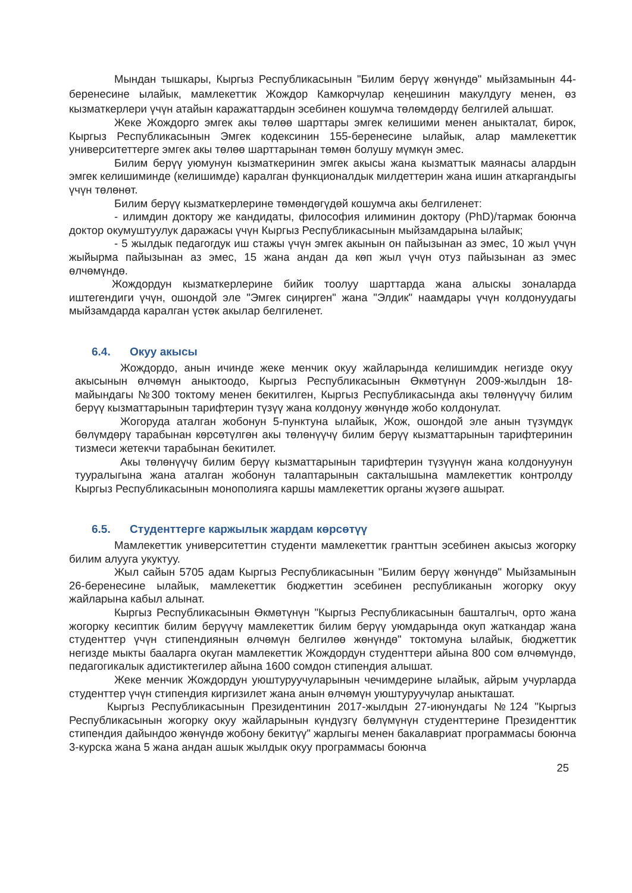Мындан тышкары, Кыргыз Республикасынын "Билим берүү жөнүндө" мыйзамынын 44-беренесине ылайык, мамлекеттик Жождор Камкорчулар кеңешинин макулдугу менен, өз кызматкерлери үчүн атайын каражаттардын эсебинен кошумча төлөмдөрдү белгилей алышат.
Жеке Жождорго эмгек акы төлөө шарттары эмгек келишими менен аныкталат, бирок, Кыргыз Республикасынын Эмгек кодексинин 155-беренесине ылайык, алар мамлекеттик университеттерге эмгек акы төлөө шарттарынан төмөн болушу мүмкүн эмес.
Билим берүү уюмунун кызматкеринин эмгек акысы жана кызматтык маянасы алардын эмгек келишиминде (келишимде) каралган функционалдык милдеттерин жана ишин аткаргандыгы үчүн төлөнөт.
Билим берүү кызматкерлерине төмөндөгүдөй кошумча акы белгиленет:
- илимдин доктору же кандидаты, философия илиминин доктору (PhD)/тармак боюнча доктор окумуштуулук даражасы үчүн Кыргыз Республикасынын мыйзамдарына ылайык;
- 5 жылдык педагогдук иш стажы үчүн эмгек акынын он пайызынан аз эмес, 10 жыл үчүн жыйырма пайызынан аз эмес, 15 жана андан да көп жыл үчүн отуз пайызынан аз эмес өлчөмүндө.
Жождордун кызматкерлерине бийик тоолуу шарттарда жана алыскы зоналарда иштегендиги үчүн, ошондой эле "Эмгек сиңирген" жана "Элдик" наамдары үчүн колдонуудагы мыйзамдарда каралган үстөк акылар белгиленет.
6.4. Окуу акысы
Жождордо, анын ичинде жеке менчик окуу жайларында келишимдик негизде окуу акысынын өлчөмүн аныктоодо, Кыргыз Республикасынын Өкмөтүнүн 2009-жылдын 18-майындагы №300 токтому менен бекитилген, Кыргыз Республикасында акы төлөнүүчү билим берүү кызматтарынын тарифтерин түзүү жана колдонуу жөнүндө жобо колдонулат.
Жогоруда аталган жобонун 5-пунктуна ылайык, Жож, ошондой эле анын түзүмдүк бөлүмдөрү тарабынан көрсөтүлгөн акы төлөнүүчү билим берүү кызматтарынын тарифтеринин тизмеси жетекчи тарабынан бекитилет.
Акы төлөнүүчү билим берүү кызматтарынын тарифтерин түзүүнүн жана колдонуунун тууралыгына жана аталган жобонун талаптарынын сакталышына мамлекеттик контролду Кыргыз Республикасынын монополияга каршы мамлекеттик органы жүзөгө ашырат.
6.5. Студенттерге каржылык жардам көрсөтүү
Мамлекеттик университеттин студенти мамлекеттик гранттын эсебинен акысыз жогорку билим алууга укуктуу.
Жыл сайын 5705 адам Кыргыз Республикасынын "Билим берүү жөнүндө" Мыйзамынын 26-беренесине ылайык, мамлекеттик бюджеттин эсебинен республиканын жогорку окуу жайларына кабыл алынат.
Кыргыз Республикасынын Өкмөтүнүн "Кыргыз Республикасынын башталгыч, орто жана жогорку кесиптик билим берүүчү мамлекеттик билим берүү уюмдарында окуп жаткандар жана студенттер үчүн стипендиянын өлчөмүн белгилөө жөнүндө" токтомуна ылайык, бюджеттик негизде мыкты бааларга окуган мамлекеттик Жождордун студенттери айына 800 сом өлчөмүндө, педагогикалык адистиктегилер айына 1600 сомдон стипендия алышат.
Жеке менчик Жождордун уюштуруучуларынын чечимдерине ылайык, айрым учурларда студенттер үчүн стипендия киргизилет жана анын өлчөмүн уюштуруучулар аныкташат.
Кыргыз Республикасынын Президентинин 2017-жылдын 27-июнундагы №124 "Кыргыз Республикасынын жогорку окуу жайларынын күндүзгү бөлүмүнүн студенттерине Президенттик стипендия дайындоо жөнүндө жобону бекитүү" жарлыгы менен бакалавриат программасы боюнча 3-курска жана 5 жана андан ашык жылдык окуу программасы боюнча
25